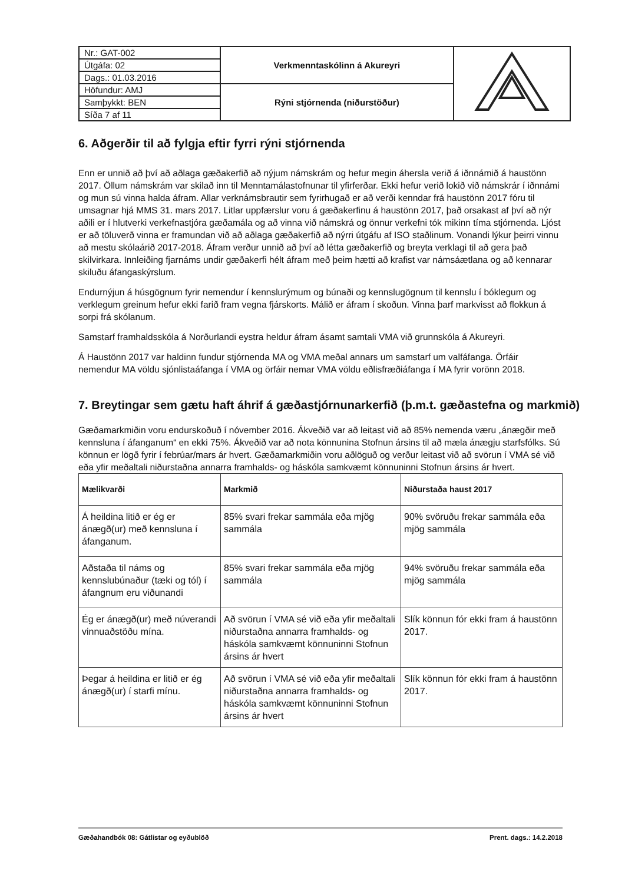| Nr.: GAT-002 | Verkmenntaskólinn á Akureyri | |
| Útgáfa: 02 | | |
| Dags.: 01.03.2016 | | |
| Höfundur: AMJ | Rýni stjórnenda (niðurstöður) | |
| Samþykkt: BEN | | |
| Síða 7 af 11 | | |
6. Aðgerðir til að fylgja eftir fyrri rýni stjórnenda
Enn er unnið að því að aðlaga gæðakerfið að nýjum námskrám og hefur megin áhersla verið á iðnnámið á haustönn 2017. Öllum námskrám var skilað inn til Menntamálastofnunar til yfirferðar. Ekki hefur verið lokið við námskrár í iðnnámi og mun sú vinna halda áfram. Allar verknámsbrautir sem fyrirhugað er að verði kenndar frá haustönn 2017 fóru til umsagnar hjá MMS 31. mars 2017. Litlar uppfærslur voru á gæðakerfinu á haustönn 2017, það orsakast af því að nýr aðili er í hlutverki verkefnastjóra gæðamála og að vinna við námskrá og önnur verkefni tók mikinn tíma stjórnenda. Ljóst er að töluverð vinna er framundan við að aðlaga gæðakerfið að nýrri útgáfu af ISO staðlinum. Vonandi lýkur þeirri vinnu að mestu skólaárið 2017-2018. Áfram verður unnið að því að létta gæðakerfið og breyta verklagi til að gera það skilvirkara. Innleiðing fjarnáms undir gæðakerfi hélt áfram með þeim hætti að krafist var námsáætlana og að kennarar skiluðu áfangaskýrslum.
Endurnýjun á húsgögnum fyrir nemendur í kennslurýmum og búnaði og kennslugögnum til kennslu í bóklegum og verklegum greinum hefur ekki farið fram vegna fjárskorts. Málið er áfram í skoðun. Vinna þarf markvisst að flokkun á sorpi frá skólanum.
Samstarf framhaldsskóla á Norðurlandi eystra heldur áfram ásamt samtali VMA við grunnskóla á Akureyri.
Á Haustönn 2017 var haldinn fundur stjórnenda MA og VMA meðal annars um samstarf um valfáfanga. Örfáir nemendur MA völdu sjónlistaáfanga í VMA og örfáir nemar VMA völdu eðlisfræðiáfanga í MA fyrir vorönn 2018.
7. Breytingar sem gætu haft áhrif á gæðastjórnunarkerfið (þ.m.t. gæðastefna og markmið)
Gæðamarkmiðin voru endurskoðuð í nóvember 2016. Ákveðið var að leitast við að 85% nemenda væru „ánægðir með kennsluna í áfanganum“ en ekki 75%. Ákveðið var að nota könnunina Stofnun ársins til að mæla ánægju starfsfólks. Sú könnun er lögð fyrir í febrúar/mars ár hvert. Gæðamarkmiðin voru aðlöguð og verður leitast við að svörun í VMA sé við eða yfir meðaltali niðurstaðna annarra framhalds- og háskóla samkvæmt könnuninni Stofnun ársins ár hvert.
| Mælikvarði | Markmið | Niðurstaða haust 2017 |
| --- | --- | --- |
| Á heildina litið er ég er ánægð(ur) með kennsluna í áfanganum. | 85% svari frekar sammála eða mjög sammála | 90% svöruðu frekar sammála eða mjög sammála |
| Aðstaða til náms og kennslubúnaður (tæki og tól) í áfangnum eru viðunandi | 85% svari frekar sammála eða mjög sammála | 94% svöruðu frekar sammála eða mjög sammála |
| Ég er ánægð(ur) með núverandi vinnuaðstöðu mína. | Að svörun í VMA sé við eða yfir meðaltali niðurstaðna annarra framhalds- og háskóla samkvæmt könnuninni Stofnun ársins ár hvert | Slík könnun fór ekki fram á haustönn 2017. |
| Þegar á heildina er litið er ég ánægð(ur) í starfi mínu. | Að svörun í VMA sé við eða yfir meðaltali niðurstaðna annarra framhalds- og háskóla samkvæmt könnuninni Stofnun ársins ár hvert | Slík könnun fór ekki fram á haustönn 2017. |
Gæðahandbók 08: Gátlistar og eyðublöð Prent. dags.: 14.2.2018